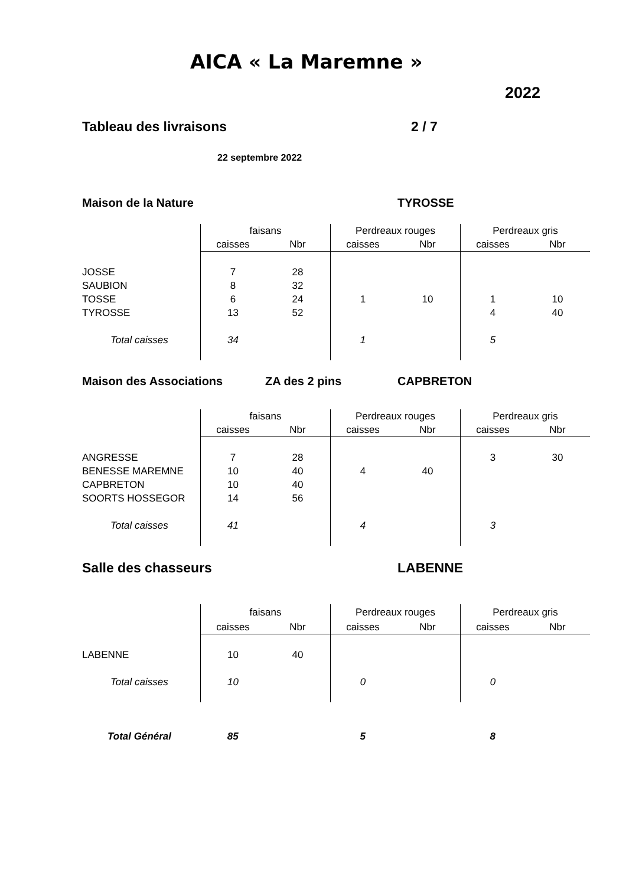AICA « La Maremne »
2022
Tableau des livraisons 2 / 7
22 septembre 2022
Maison de la Nature TYROSSE
| | faisans | | Perdreaux rouges | | Perdreaux gris | |
| | caisses | Nbr | caisses | Nbr | caisses | Nbr |
| JOSSE | 7 | 28 | | | | |
| SAUBION | 8 | 32 | | | | |
| TOSSE | 6 | 24 | 1 | 10 | 1 | 10 |
| TYROSSE | 13 | 52 | | | 4 | 40 |
| Total caisses | 34 | | 1 | | 5 | |
Maison des Associations ZA des 2 pins CAPBRETON
| | faisans | | Perdreaux rouges | | Perdreaux gris | |
| | caisses | Nbr | caisses | Nbr | caisses | Nbr |
| ANGRESSE | 7 | 28 | | | 3 | 30 |
| BENESSE MAREMNE | 10 | 40 | 4 | 40 | | |
| CAPBRETON | 10 | 40 | | | | |
| SOORTS HOSSEGOR | 14 | 56 | | | | |
| Total caisses | 41 | | 4 | | 3 | |
Salle des chasseurs LABENNE
| | faisans | | Perdreaux rouges | | Perdreaux gris | |
| | caisses | Nbr | caisses | Nbr | caisses | Nbr |
| LABENNE | 10 | 40 | | | | |
| Total caisses | 10 | | 0 | | 0 | |
| Total Général | 85 | | 5 | | 8 | |